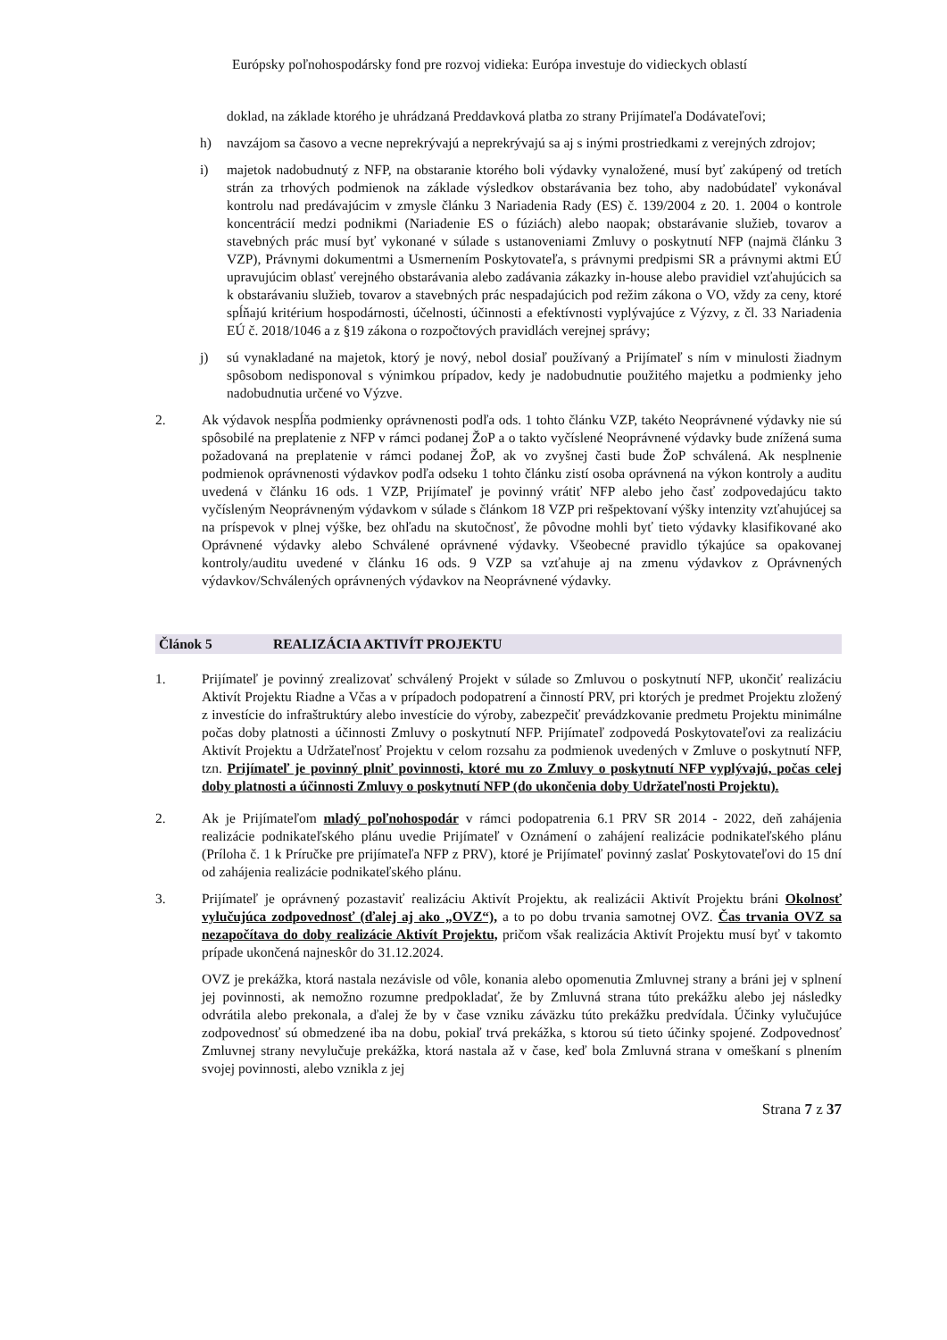Európsky poľnohospodársky fond pre rozvoj vidieka: Európa investuje do vidieckych oblastí
doklad, na základe ktorého je uhrádzaná Preddavková platba zo strany Prijímateľa Dodávateľovi;
h) navzájom sa časovo a vecne neprekrývajú a neprekrývajú sa aj s inými prostriedkami z verejných zdrojov;
i) majetok nadobudnutý z NFP, na obstaranie ktorého boli výdavky vynaložené, musí byť zakúpený od tretích strán za trhových podmienok na základe výsledkov obstarávania bez toho, aby nadobúdateľ vykonával kontrolu nad predávajúcim v zmysle článku 3 Nariadenia Rady (ES) č. 139/2004 z 20. 1. 2004 o kontrole koncentrácií medzi podnikmi (Nariadenie ES o fúziách) alebo naopak; obstarávanie služieb, tovarov a stavebných prác musí byť vykonané v súlade s ustanoveniami Zmluvy o poskytnutí NFP (najmä článku 3 VZP), Právnymi dokumentmi a Usmernením Poskytovateľa, s právnymi predpismi SR a právnymi aktmi EÚ upravujúcim oblasť verejného obstarávania alebo zadávania zákazky in-house alebo pravidiel vzťahujúcich sa k obstarávaniu služieb, tovarov a stavebných prác nespadajúcich pod režim zákona o VO, vždy za ceny, ktoré spĺňajú kritérium hospodárnosti, účelnosti, účinnosti a efektívnosti vyplývajúce z Výzvy, z čl. 33 Nariadenia EÚ č. 2018/1046 a z §19 zákona o rozpočtových pravidlách verejnej správy;
j) sú vynakladané na majetok, ktorý je nový, nebol dosiaľ používaný a Prijímateľ s ním v minulosti žiadnym spôsobom nedisponoval s výnimkou prípadov, kedy je nadobudnutie použitého majetku a podmienky jeho nadobudnutia určené vo Výzve.
2. Ak výdavok nespĺňa podmienky oprávnenosti podľa ods. 1 tohto článku VZP, takéto Neoprávnené výdavky nie sú spôsobilé na preplatenie z NFP v rámci podanej ŽoP a o takto vyčíslené Neoprávnené výdavky bude znížená suma požadovaná na preplatenie v rámci podanej ŽoP, ak vo zvyšnej časti bude ŽoP schválená. Ak nesplnenie podmienok oprávnenosti výdavkov podľa odseku 1 tohto článku zistí osoba oprávnená na výkon kontroly a auditu uvedená v článku 16 ods. 1 VZP, Prijímateľ je povinný vrátiť NFP alebo jeho časť zodpovedajúcu takto vyčísleným Neoprávneným výdavkom v súlade s článkom 18 VZP pri rešpektovaní výšky intenzity vzťahujúcej sa na príspevok v plnej výške, bez ohľadu na skutočnosť, že pôvodne mohli byť tieto výdavky klasifikované ako Oprávnené výdavky alebo Schválené oprávnené výdavky. Všeobecné pravidlo týkajúce sa opakovanej kontroly/auditu uvedené v článku 16 ods. 9 VZP sa vzťahuje aj na zmenu výdavkov z Oprávnených výdavkov/Schválených oprávnených výdavkov na Neoprávnené výdavky.
Článok 5 REALIZÁCIA AKTIVÍT PROJEKTU
1. Prijímateľ je povinný zrealizovať schválený Projekt v súlade so Zmluvou o poskytnutí NFP, ukončiť realizáciu Aktivít Projektu Riadne a Včas a v prípadoch podopatrení a činností PRV, pri ktorých je predmet Projektu zložený z investície do infraštruktúry alebo investície do výroby, zabezpečiť prevádzkovanie predmetu Projektu minimálne počas doby platnosti a účinnosti Zmluvy o poskytnutí NFP. Prijímateľ zodpovedá Poskytovateľovi za realizáciu Aktivít Projektu a Udržateľnosť Projektu v celom rozsahu za podmienok uvedených v Zmluve o poskytnutí NFP, tzn. Prijímateľ je povinný plniť povinnosti, ktoré mu zo Zmluvy o poskytnutí NFP vyplývajú, počas celej doby platnosti a účinnosti Zmluvy o poskytnutí NFP (do ukončenia doby Udržateľnosti Projektu).
2. Ak je Prijímateľom mladý poľnohospodár v rámci podopatrenia 6.1 PRV SR 2014 - 2022, deň zahájenia realizácie podnikateľského plánu uvedie Prijímateľ v Oznámení o zahájení realizácie podnikateľského plánu (Príloha č. 1 k Príručke pre prijímateľa NFP z PRV), ktoré je Prijímateľ povinný zaslať Poskytovateľovi do 15 dní od zahájenia realizácie podnikateľského plánu.
3. Prijímateľ je oprávnený pozastaviť realizáciu Aktivít Projektu, ak realizácii Aktivít Projektu bráni Okolnosť vylučujúca zodpovednosť (ďalej aj ako „OVZ“), a to po dobu trvania samotnej OVZ. Čas trvania OVZ sa nezapočítava do doby realizácie Aktivít Projektu, pričom však realizácia Aktivít Projektu musí byť v takomto prípade ukončená najneskôr do 31.12.2024.
OVZ je prekážka, ktorá nastala nezávisle od vôle, konania alebo opomenutia Zmluvnej strany a bráni jej v splnení jej povinnosti, ak nemožno rozumne predpokladať, že by Zmluvná strana túto prekážku alebo jej následky odvrátila alebo prekonala, a ďalej že by v čase vzniku záväzku túto prekážku predvídala. Účinky vylučujúce zodpovednosť sú obmedzené iba na dobu, pokiaľ trvá prekážka, s ktorou sú tieto účinky spojené. Zodpovednosť Zmluvnej strany nevylučuje prekážka, ktorá nastala až v čase, keď bola Zmluvná strana v omeškaní s plnením svojej povinnosti, alebo vznikla z jej
Strana 7 z 37